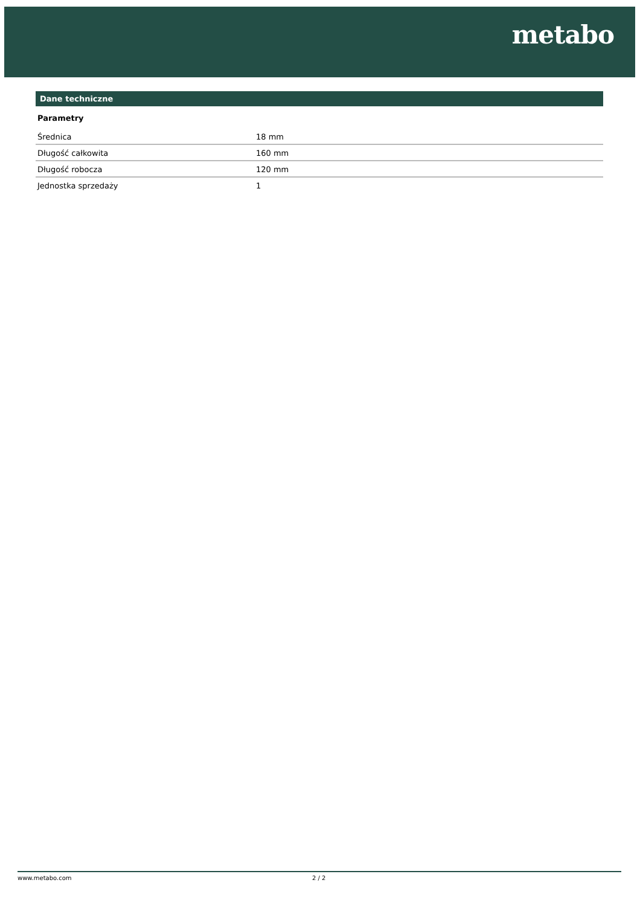metabo
Dane techniczne
Parametry
| Średnica | 18 mm |
| Długość całkowita | 160 mm |
| Długość robocza | 120 mm |
| Jednostka sprzedaży | 1 |
www.metabo.com 2 / 2